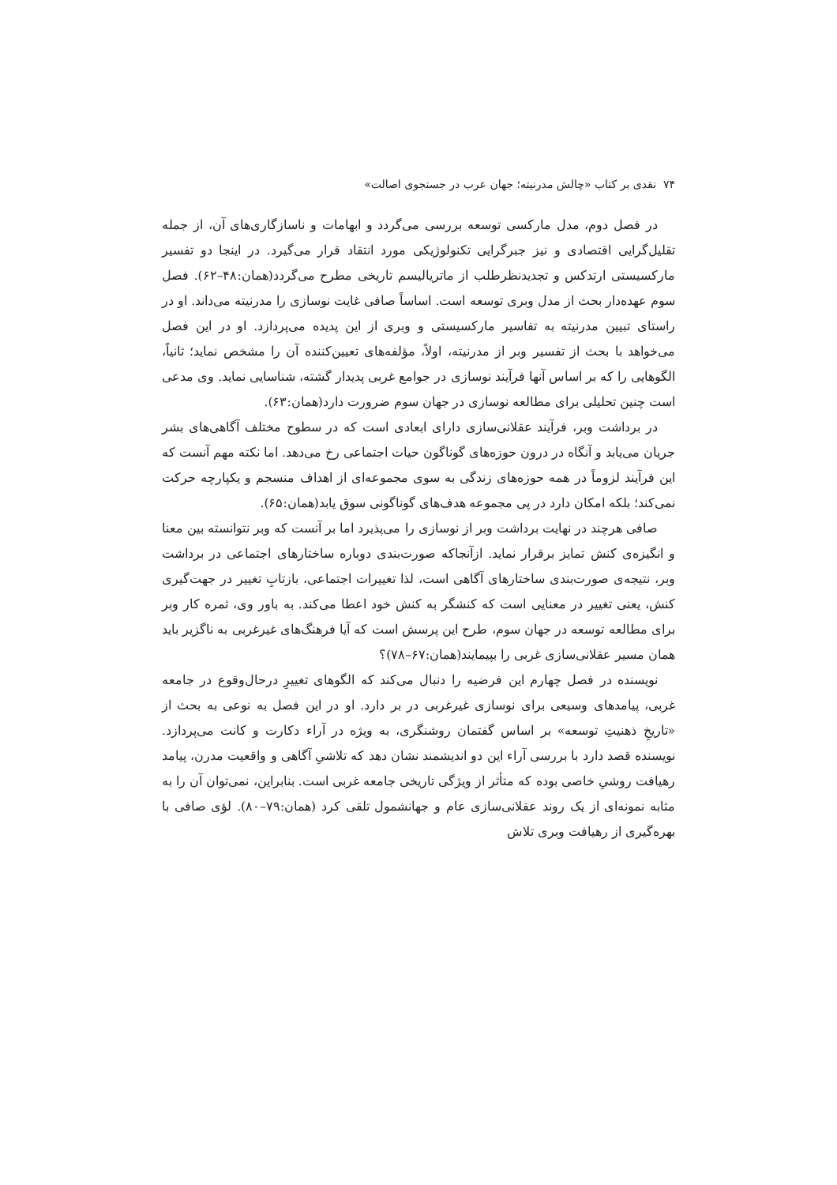۷۴ نقدی بر کتاب «چالش مدرنیته؛ جهان عرب در جستجوی اصالت»
در فصل دوم، مدل مارکسی توسعه بررسی می‌گردد و ابهامات و ناسازگاری‌های آن، از جمله تقلیل‌گرایی اقتصادی و نیز جبرگرایی تکنولوژیکی مورد انتقاد قرار می‌گیرد. در اینجا دو تفسیر مارکسیستی ارتدکس و تجدیدنظرطلب از ماتریالیسم تاریخی مطرح می‌گردد(همان:۴۸–۶۲). فصل سوم عهده‌دار بحث از مدل وبری توسعه است. اساساً صافی غایت نوسازی را مدرنیته می‌داند. او در راستای تبیین مدرنیته به تفاسیر مارکسیستی و وبری از این پدیده می‌پردازد. او در این فصل می‌خواهد با بحث از تفسیر وبر از مدرنیته، اولاً، مؤلفه‌های تعیین‌کننده آن را مشخص نماید؛ ثانیاً، الگوهایی را که بر اساس آنها فرآیند نوسازی در جوامع غربی پدیدار گشته، شناسایی نماید. وی مدعی است چنین تحلیلی برای مطالعه نوسازی در جهان سوم ضرورت دارد(همان:۶۳).
در برداشت وبر، فرآیند عقلانی‌سازی دارای ابعادی است که در سطوح مختلف آگاهی‌های بشر جریان می‌یابد و آنگاه در درون حوزه‌های گوناگون حیات اجتماعی رخ می‌دهد. اما نکته مهم آنست که این فرآیند لزوماً در همه حوزه‌های زندگی به سوی مجموعه‌ای از اهداف منسجم و یکپارچه حرکت نمی‌کند؛ بلکه امکان دارد در پی مجموعه هدف‌های گوناگونی سوق یابد(همان:۶۵).
صافی هرچند در نهایت برداشت وبر از نوسازی را می‌پذیرد اما بر آنست که وبر نتوانسته بین معنا و انگیزه‌ی کنش تمایز برقرار نماید. ازآنجاکه صورت‌بندی دوباره ساختارهای اجتماعی در برداشت وبر، نتیجه‌ی صورت‌بندی ساختارهای آگاهی است، لذا تغییرات اجتماعی، بازتابِ تغییر در جهت‌گیری کنش، یعنی تغییر در معنایی است که کنشگر به کنش خود اعطا می‌کند. به باور وی، ثمره کار وبر برای مطالعه توسعه در جهان سوم، طرح این پرسش است که آیا فرهنگ‌های غیرغربی به ناگزیر باید همان مسیر عقلانی‌سازی غربی را بپیمایند(همان:۶۷–۷۸)؟
نویسنده در فصل چهارم این فرضیه را دنبال می‌کند که الگوهای تغییرِ درحال‌وقوع در جامعه غربی، پیامدهای وسیعی برای نوسازی غیرغربی در بر دارد. او در این فصل به نوعی به بحث از «تاریخِ ذهنیتِ توسعه» بر اساس گفتمان روشنگری، به ویژه در آراء دکارت و کانت می‌پردازد. نویسنده قصد دارد با بررسی آراء این دو اندیشمند نشان دهد که تلاشیِ آگاهی و واقعیت مدرن، پیامد رهیافت روشیِ خاصی بوده که متأثر از ویژگی تاریخی جامعه غربی است. بنابراین، نمی‌توان آن را به مثابه نمونه‌ای از یک روند عقلانی‌سازی عام و جهانشمول تلقی کرد (همان:۷۹–۸۰). لؤی صافی با بهره‌گیری از رهیافت وبری تلاش